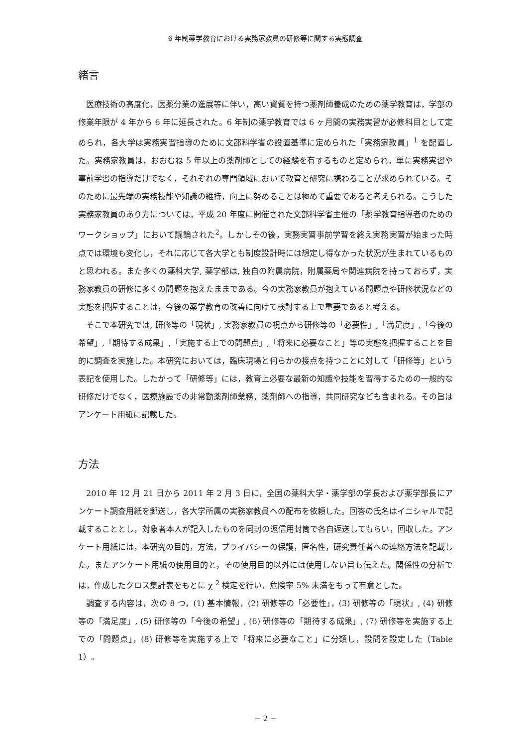6 年制薬学教育における実務家教員の研修等に関する実態調査
緒言
医療技術の高度化，医薬分業の進展等に伴い，高い資質を持つ薬剤師養成のための薬学教育は，学部の修業年限が 4 年から 6 年に延長された。6 年制の薬学教育では 6 ヶ月間の実務実習が必修科目として定められ，各大学は実務実習指導のために文部科学省の設置基準に定められた「実務家教員」<sup>1</sup> を配置した。実務家教員は，おおむね 5 年以上の薬剤師としての経験を有するものと定められ，単に実務実習や事前学習の指導だけでなく，それぞれの専門領域において教育と研究に携わることが求められている。そのために最先端の実務技能や知識の維持，向上に努めることは極めて重要であると考えられる。こうした実務家教員のあり方については，平成 20 年度に開催された文部科学省主催の「薬学教育指導者のためのワークショップ」において議論された<sup>2</sup>。しかしその後，実務実習事前学習を終え実務実習が始まった時点では環境も変化し，それに応じて各大学とも制度設計時には想定し得なかった状況が生まれているものと思われる。また多くの薬科大学, 薬学部は, 独自の附属病院，附属薬局や関連病院を持っておらず，実務家教員の研修に多くの問題を抱えたままである。今の実務家教員が抱えている問題点や研修状況などの実態を把握することは，今後の薬学教育の改善に向けて検討する上で重要であると考える。
そこで本研究では, 研修等の「現状」, 実務家教員の視点から研修等の「必要性」,「満足度」,「今後の希望」,「期待する成果」,「実施する上での問題点」,「将来に必要なこと」等の実態を把握することを目的に調査を実施した。本研究においては，臨床現場と何らかの接点を持つことに対して「研修等」という表記を使用した。したがって「研修等」には，教育上必要な最新の知識や技能を習得するための一般的な研修だけでなく，医療施設での非常勤薬剤師業務，薬剤師への指導，共同研究なども含まれる。その旨はアンケート用紙に記載した。
方法
2010 年 12 月 21 日から 2011 年 2 月 3 日に，全国の薬科大学・薬学部の学長および薬学部長にアンケート調査用紙を郵送し，各大学所属の実務家教員への配布を依頼した。回答の氏名はイニシャルで記載することとし，対象者本人が記入したものを同封の返信用封筒で各自返送してもらい，回収した。アンケート用紙には，本研究の目的，方法，プライバシーの保護，匿名性，研究責任者への連絡方法を記載した。またアンケート用紙の使用目的と，その使用目的以外には使用しない旨も伝えた。関係性の分析では，作成したクロス集計表をもとに χ <sup>2</sup> 検定を行い，危険率 5% 未満をもって有意とした。
調査する内容は，次の 8 つ，(1) 基本情報，(2) 研修等の「必要性」，(3) 研修等の「現状」, (4) 研修等の「満足度」, (5) 研修等の「今後の希望」, (6) 研修等の「期待する成果」, (7) 研修等を実施する上での「問題点」，(8) 研修等を実施する上で「将来に必要なこと」に分類し，設問を設定した（Table 1）。
− 2 −